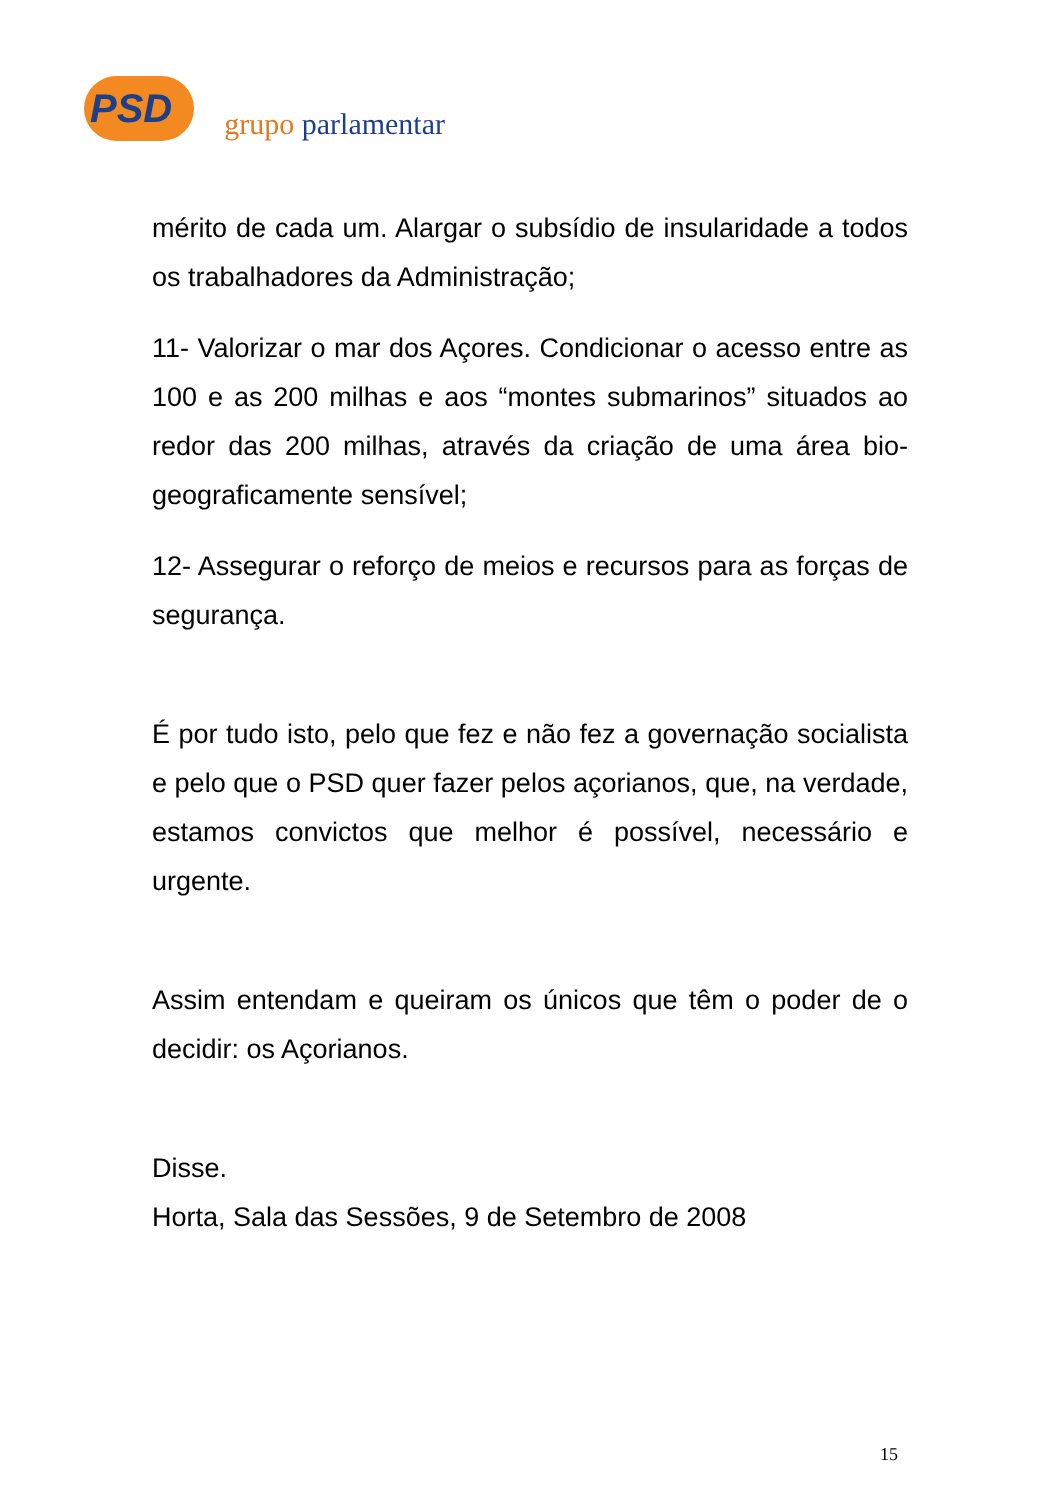PSD grupo parlamentar
mérito de cada um. Alargar o subsídio de insularidade a todos os trabalhadores da Administração;
11- Valorizar o mar dos Açores. Condicionar o acesso entre as 100 e as 200 milhas e aos “montes submarinos” situados ao redor das 200 milhas, através da criação de uma área bio-geograficamente sensível;
12- Assegurar o reforço de meios e recursos para as forças de segurança.
É por tudo isto, pelo que fez e não fez a governação socialista e pelo que o PSD quer fazer pelos açorianos, que, na verdade, estamos convictos que melhor é possível, necessário e urgente.
Assim entendam e queiram os únicos que têm o poder de o decidir: os Açorianos.
Disse.
Horta, Sala das Sessões, 9 de Setembro de 2008
15